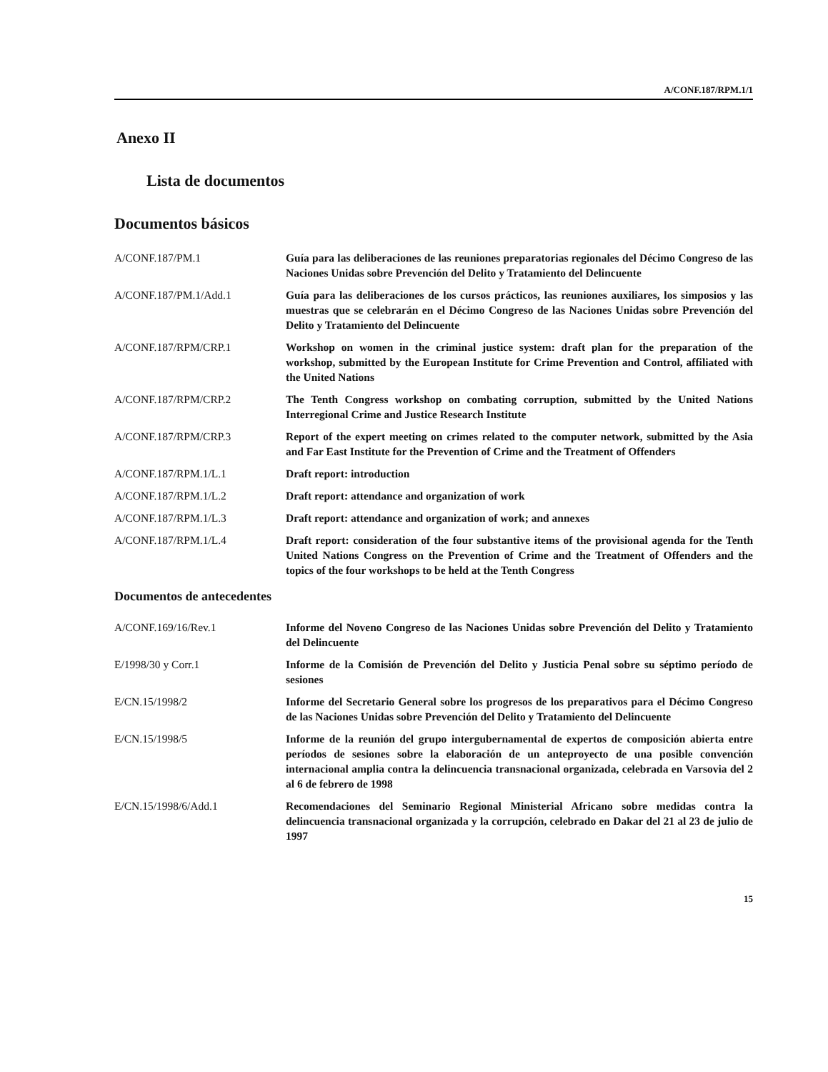A/CONF.187/RPM.1/1
Anexo II
Lista de documentos
Documentos básicos
| A/CONF.187/PM.1 | Guía para las deliberaciones de las reuniones preparatorias regionales del Décimo Congreso de las Naciones Unidas sobre Prevención del Delito y Tratamiento del Delincuente |
| A/CONF.187/PM.1/Add.1 | Guía para las deliberaciones de los cursos prácticos, las reuniones auxiliares, los simposios y las muestras que se celebrarán en el Décimo Congreso de las Naciones Unidas sobre Prevención del Delito y Tratamiento del Delincuente |
| A/CONF.187/RPM/CRP.1 | Workshop on women in the criminal justice system: draft plan for the preparation of the workshop, submitted by the European Institute for Crime Prevention and Control, affiliated with the United Nations |
| A/CONF.187/RPM/CRP.2 | The Tenth Congress workshop on combating corruption, submitted by the United Nations Interregional Crime and Justice Research Institute |
| A/CONF.187/RPM/CRP.3 | Report of the expert meeting on crimes related to the computer network, submitted by the Asia and Far East Institute for the Prevention of Crime and the Treatment of Offenders |
| A/CONF.187/RPM.1/L.1 | Draft report: introduction |
| A/CONF.187/RPM.1/L.2 | Draft report: attendance and organization of work |
| A/CONF.187/RPM.1/L.3 | Draft report: attendance and organization of work; and annexes |
| A/CONF.187/RPM.1/L.4 | Draft report: consideration of the four substantive items of the provisional agenda for the Tenth United Nations Congress on the Prevention of Crime and the Treatment of Offenders and the topics of the four workshops to be held at the Tenth Congress |
Documentos de antecedentes
| A/CONF.169/16/Rev.1 | Informe del Noveno Congreso de las Naciones Unidas sobre Prevención del Delito y Tratamiento del Delincuente |
| E/1998/30 y Corr.1 | Informe de la Comisión de Prevención del Delito y Justicia Penal sobre su séptimo período de sesiones |
| E/CN.15/1998/2 | Informe del Secretario General sobre los progresos de los preparativos para el Décimo Congreso de las Naciones Unidas sobre Prevención del Delito y Tratamiento del Delincuente |
| E/CN.15/1998/5 | Informe de la reunión del grupo intergubernamental de expertos de composición abierta entre períodos de sesiones sobre la elaboración de un anteproyecto de una posible convención internacional amplia contra la delincuencia transnacional organizada, celebrada en Varsovia del 2 al 6 de febrero de 1998 |
| E/CN.15/1998/6/Add.1 | Recomendaciones del Seminario Regional Ministerial Africano sobre medidas contra la delincuencia transnacional organizada y la corrupción, celebrado en Dakar del 21 al 23 de julio de 1997 |
15